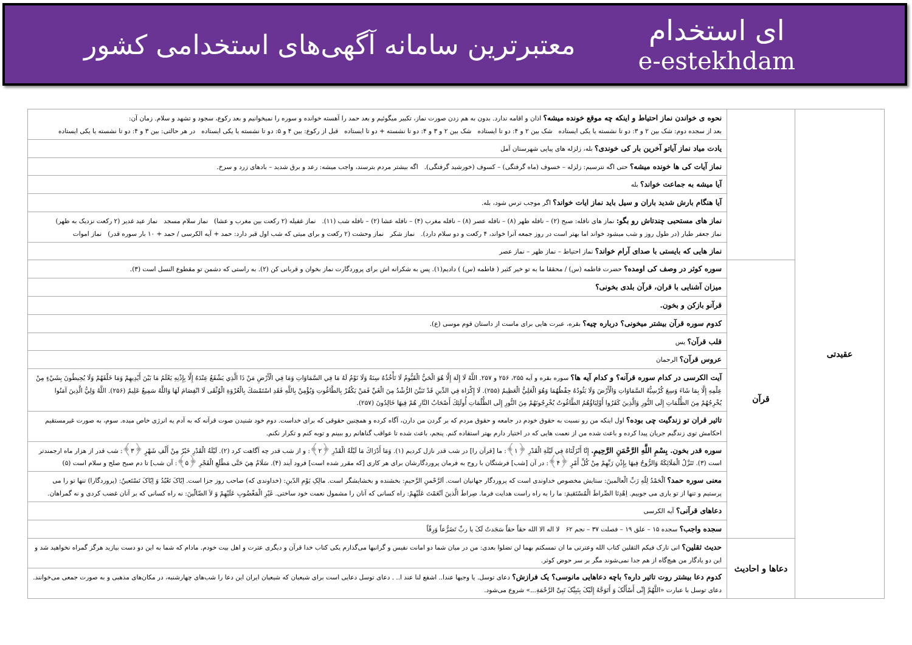ای استخدام
e-estekhdam
معتبرترین سامانه آگهی‌های استخدامی کشور
| عقیدتی | | نحوه ی خواندن نماز احتیاط و اینکه چه موقع خونده میشه؟ اذان و اقامه ندارد. بدون به هم زدن صورت نماز، تکبیر میگوئیم و بعد حمد را آهسته خوانده و سوره را نمیخوانیم و بعد رکوع، سجود و تشهد و سلام. زمان آن: بعد از سجده دوم: شک بین ۲ و ۳: دو تا نشسته یا یکی ایستاده شک بین ۲ و ۴: دو تا ایستاده شک بین ۲ و ۳ و ۴: دو تا نشسته + دو تا ایستاده قبل از رکوع: بین ۴ و ۵: دو تا نشسته یا یکی ایستاده در هر حالتی: بین ۳ و ۴: دو تا نشسته یا یکی ایستاده |
| | | یادت میاد نماز آیاتو آخرین بار کی خوندی؟ بله، زلزله های پیاپی شهرستان آمل |
| | | نماز آیات کی ها خونده میشه؟ حتی اگه نترسیم: زلزله – خسوف (ماه گرفتگی) – کسوف (خورشید گرفتگی). اگه بیشتر مردم بترسند، واجب میشه: رعد و برق شدید – بادهای زرد و سرخ. |
| | | آیا میشه به جماعت خواند؟ بله |
| | | آیا هنگام بارش شدید باران و سیل باید نماز ایات خواند؟ اگر موجب ترس شود، بله. |
| | | نماز های مستحبی چندتاش رو بگو: نماز های نافله: صبح (۲) – نافله ظهر (۸) – نافله عصر (۸) – نافله مغرب (۴) – نافله عشا (۲) – نافله شب (۱۱). نماز غفیله (۲ رکعت بین مغرب و عشا) نماز سلام مسجد نماز عید غدیر (۲ رکعت نزدیک به ظهر) نماز جعفر طیار (در طول روز و شب میشود خواند اما بهتر است در روز جمعه آنرا خواند، ۴ رکعت و دو سلام دارد). نماز شکر نماز وحشت (۲ رکعت و برای میتی که شب اول قبر دارد: حمد + آیه الکرسی / حمد + ۱۰ بار سوره قدر) نماز اموات |
| | | نماز هایی که بایستی با صدای آرام خواند؟ نماز احتیاط – نماز ظهر – نماز عصر |
| | قرآن | سوره کوثر در وصف کی اومده؟ حضرت فاطمه (س) / محققا ما به تو خیر کثیر ( فاطمه (س) ) دادیم(۱). پس به شکرانه اش برای پروردگارت نماز بخوان و قربانی کن (۲). به راستی که دشمن تو مقطوع النسل است (۳). |
| | | میزان آشنایی با قران، قرآن بلدی بخونی؟ |
| | | قرآنو بازکن و بخون. |
| | | کدوم سوره قرآن بیشتر میخونی؟ درباره چیه؟ بقره، عبرت هایی برای ماست از داستان قوم موسی (ع). |
| | | قلب قرآن؟ یس |
| | | عروس قرآن؟ الرحمان |
| | | آیت الکرسی در کدام سوره قرآنه؟ و کدام آیه ها؟ سوره بقره و آیه ۲۵۵، ۲۵۶ و ۲۵۷. اللَّهُ لَا إِلَهَ إِلَّا هُوَ الْحَيُّ الْقَيُّومُ لَا تَأْخُذُهُ سِنَةٌ وَلَا نَوْمٌ لَهُ مَا فِي السَّمَاوَاتِ وَمَا فِي الْأَرْضِ مَنْ ذَا الَّذِي يَشْفَعُ عِنْدَهُ إِلَّا بِإِذْنِهِ يَعْلَمُ مَا بَيْنَ أَيْدِيهِمْ وَمَا خَلْفَهُمْ وَلَا يُحِيطُونَ بِشَيْءٍ مِنْ عِلْمِهِ إِلَّا بِمَا شَاءَ وَسِعَ كُرْسِيُّهُ السَّمَاوَاتِ وَالْأَرْضَ وَلَا يَئُودُهُ حِفْظُهُمَا وَهُوَ الْعَلِيُّ الْعَظِيمُ (۲۵۵). لَا إِكْرَاهَ فِي الدِّينِ قَدْ تَبَيَّنَ الرُّشْدُ مِنَ الْغَيِّ فَمَنْ يَكْفُرْ بِالطَّاغُوتِ وَيُؤْمِنْ بِاللَّهِ فَقَدِ اسْتَمْسَكَ بِالْعُرْوَةِ الْوُثْقَى لَا انْفِصَامَ لَهَا وَاللَّهُ سَمِيعٌ عَلِيمٌ (۲۵۶). اللَّهُ وَلِيُّ الَّذِينَ آمَنُوا يُخْرِجُهُمْ مِنَ الظُّلُمَاتِ إِلَى النُّورِ وَالَّذِينَ كَفَرُوا أَوْلِيَاؤُهُمُ الطَّاغُوتُ يُخْرِجُونَهُمْ مِنَ النُّورِ إِلَى الظُّلُمَاتِ أُولَئِكَ أَصْحَابُ النَّارِ هُمْ فِيهَا خَالِدُونَ (۲۵۷). |
| | | تاثیر قران تو زندگیت چی بوده؟ اول اینکه من رو نسبت به حقوق خودم در جامعه و حقوق مردم که بر گردن من دارن، آگاه کرده و همچنین حقوقی که برای خداست. دوم خود شنیدن صوت قرآنه که به آدم یه انرژی خاص میده. سوم، به صورت غیرمستقیم احکامش توی زندگیم جریان پیدا کرده و باعث شده من از نعمت هایی که در اختیار دارم بهتر استفاده کنم. پنجم، باعث شده تا عواقب گناهانم رو ببینم و توبه کنم و تکرار نکنم. |
| | | سوره قدر بخون. بِسْمِ اللَّهِ الرَّحْمَنِ الرَّحِيمِ. إِنَّا أَنْزَلْنَاهُ فِي لَيْلَةِ الْقَدْرِ ﴿۱﴾: ما [قرآن را] در شب قدر نازل کردیم (۱). وَمَا أَدْرَاكَ مَا لَيْلَةُ الْقَدْرِ ﴿۲﴾: و از شب قدر چه آگاهت کرد (۲). لَيْلَةُ الْقَدْرِ خَيْرٌ مِنْ أَلْفِ شَهْرٍ ﴿۳﴾: شب قدر از هزار ماه ارجمندتر است (۳). تَنَزَّلُ الْمَلَائِكَةُ وَالرُّوحُ فِيهَا بِإِذْنِ رَبِّهِمْ مِنْ كُلِّ أَمْرٍ ﴿۴﴾: در آن [شب] فرشتگان با روح به فرمان پروردگارشان برای هر کاری [که مقرر شده است] فرود آیند (۴). سَلَامٌ هِيَ حَتَّى مَطْلَعِ الْفَجْرِ ﴿۵﴾: آن شب] تا دم صبح صلح و سلام است (۵) |
| | | معنی سوره حمد؟ اَلْحَمْدُ لِلّهِ رَبِّ الْعالَمینَ: ستایش مخصوص خداوندی است که پروردگار جهانیان است. اَلرَّحْمنِ الرَّحیمِ: بخشنده و بخشایشگر است. مالِکِ یَوْمِ الدّینِ: (خداوندی که) صاحب روز جزا است. اِیّاکَ نَعْبُدُ وَ اِیّاکَ نَسْتَعینُ: (پروردگارا) تنها تو را می پرستیم و تنها از تو یاری می جوییم. اِهْدِنَا الصِّراطَ الْمُسْتَقیمَ: ما را به راه راست هدایت فرما. صِراطَ الَّذینَ اَنْعَمْتَ عَلَیْهِمْ: راه کسانی که آنان را مشمول نعمت خود ساختی. غَیْرِ الْمَغْضُوبِ عَلَیْهِمْ وَ لاَ الضّالّینَ: نه راه کسانی که بر آنان غضب کردی و نه گمراهان. |
| | | دعاهای قرآنی؟ آیه الکرسی |
| | | سجده واجب؟ سجده ۱۵ – علق ۱۹ – فصلت ۳۷ – نجم ۶۲ لا اله الا الله حقاً حقاً سَجَدتُ لَکَ یا ربِّ تَضَرُّعاً وَرِقّاً |
| | دعاها و احادیث | حدیث ثقلین؟ انی تارک فیکم الثقلین کتاب الله وعترتی ما ان تمسکتم بهما لن تضلوا بعدی: من در میان شما دو امانت نفیس و گرانبها می‌گذارم یکی کتاب خدا قرآن و دیگری عترت و اهل بیت خودم. مادام که شما به این دو دست بیازید هرگز گمراه نخواهید شد و این دو یادگار من هیچ‌گاه از هم جدا نمی‌شوند مگر بر سر حوض کوثر. |
| | | کدوم دعا بیشتر روت تاثیر داره؟ باچه دعاهایی مانوسی؟ یک فرازش؟ دعای توسل. یا وجیها عندا.. اشفع لنا عند ا.. . دعای توسل دعایی است برای شیعیان که شیعیان ایران این دعا را شب‌های چهارشنبه، در مکان‌های مذهبی و به صورت جمعی می‌خوانند. دعای توسل با عبارت «اللَّهُمَّ إِنِّی أَسْأَلُکَ وَ أَتَوَجَّهُ إِلَیْکَ بِنَبِیِّکَ نَبِیِّ الرَّحْمَةِ...» شروع می‌شود. |